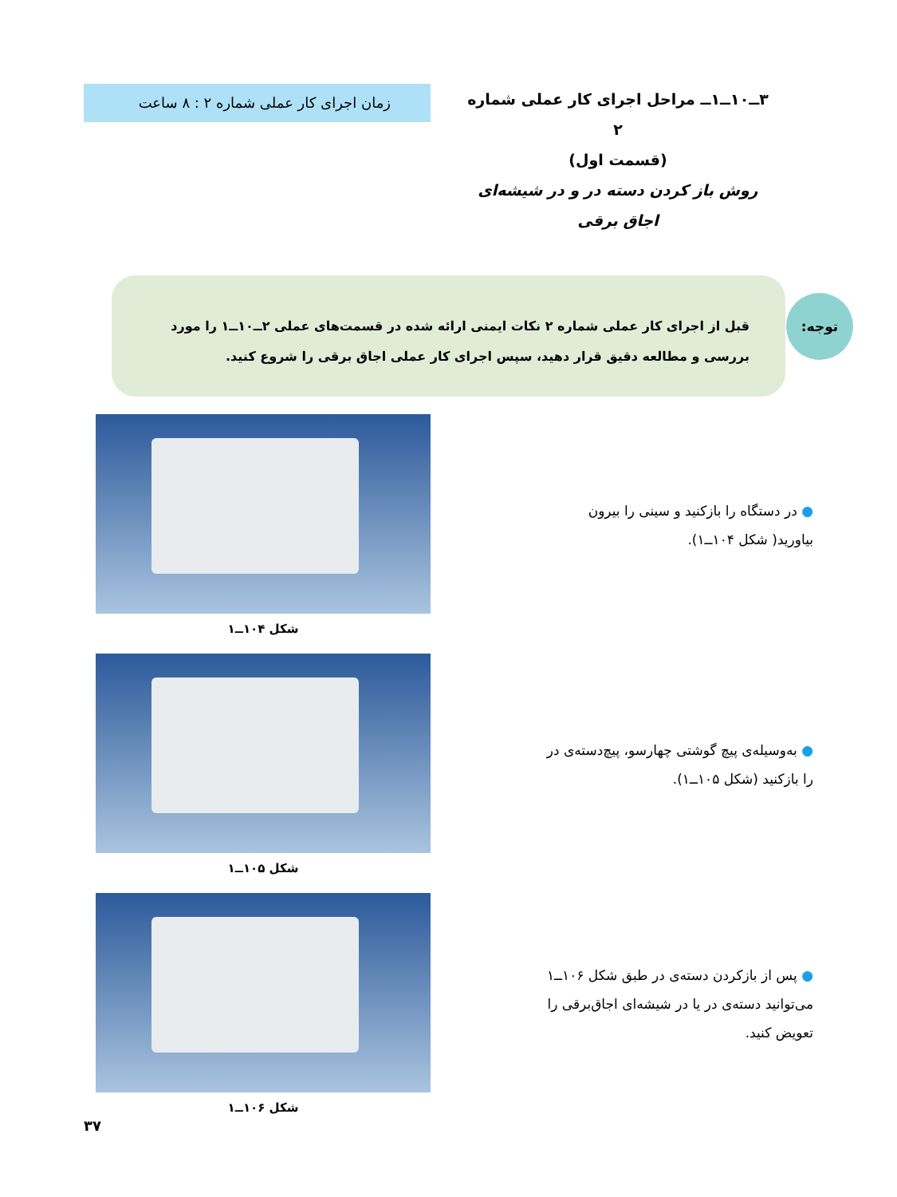۳ــ۱۰ــ۱ــ مراحل اجرای کار عملی شماره ۲
(قسمت اول)
روش باز کردن دسته در و در شیشه‌ای اجاق برقی
زمان اجرای کار عملی شماره ۲ : ۸ ساعت
توجه:
قبل از اجرای کار عملی شماره ۲ نکات ایمنی ارائه شده در قسمت‌های عملی ۲ــ۱۰ــ۱ را مورد بررسی و مطالعه دقیق قرار دهید، سپس اجرای کار عملی اجاق برقی را شروع کنید.
● در دستگاه را بازکنید و سینی را بیرون بیاورید( شکل ۱۰۴ــ۱).
شکل ۱۰۴ــ۱
● به‌وسیله‌ی پیچ گوشتی چهارسو، پیچ‌دسته‌ی در را بازکنید (شکل ۱۰۵ــ۱).
شکل ۱۰۵ــ۱
● پس از بازکردن دسته‌ی در طبق شکل ۱۰۶ــ۱ می‌توانید دسته‌ی در یا در شیشه‌ای اجاق‌برقی را تعویض کنید.
شکل ۱۰۶ــ۱
۳۷